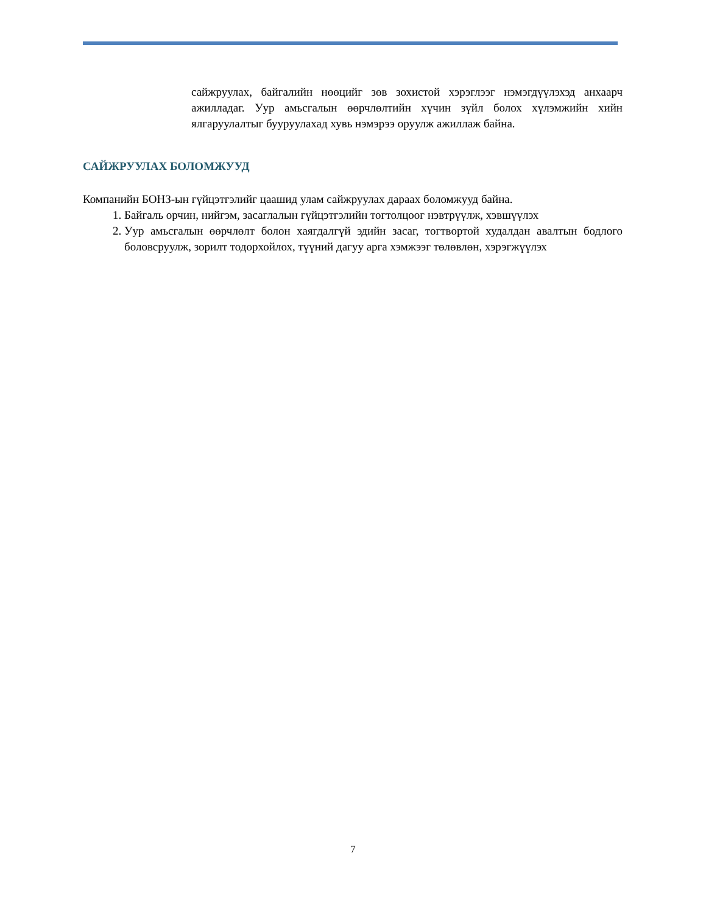сайжруулах, байгалийн нөөцийг зөв зохистой хэрэглээг нэмэгдүүлэхэд анхаарч ажилладаг. Уур амьсгалын өөрчлөлтийн хүчин зүйл болох хүлэмжийн хийн ялгаруулалтыг бууруулахад хувь нэмэрээ оруулж ажиллаж байна.
САЙЖРУУЛАХ БОЛОМЖУУД
Компанийн БОНЗ-ын гүйцэтгэлийг цаашид улам сайжруулах дараах боломжууд байна.
1. Байгаль орчин, нийгэм, засаглалын гүйцэтгэлийн тогтолцоог нэвтрүүлж, хэвшүүлэх
2. Уур амьсгалын өөрчлөлт болон хаягдалгүй эдийн засаг, тогтвортой худалдан авалтын бодлого боловсруулж, зорилт тодорхойлох, түүний дагуу арга хэмжээг төлөвлөн, хэрэгжүүлэх
7